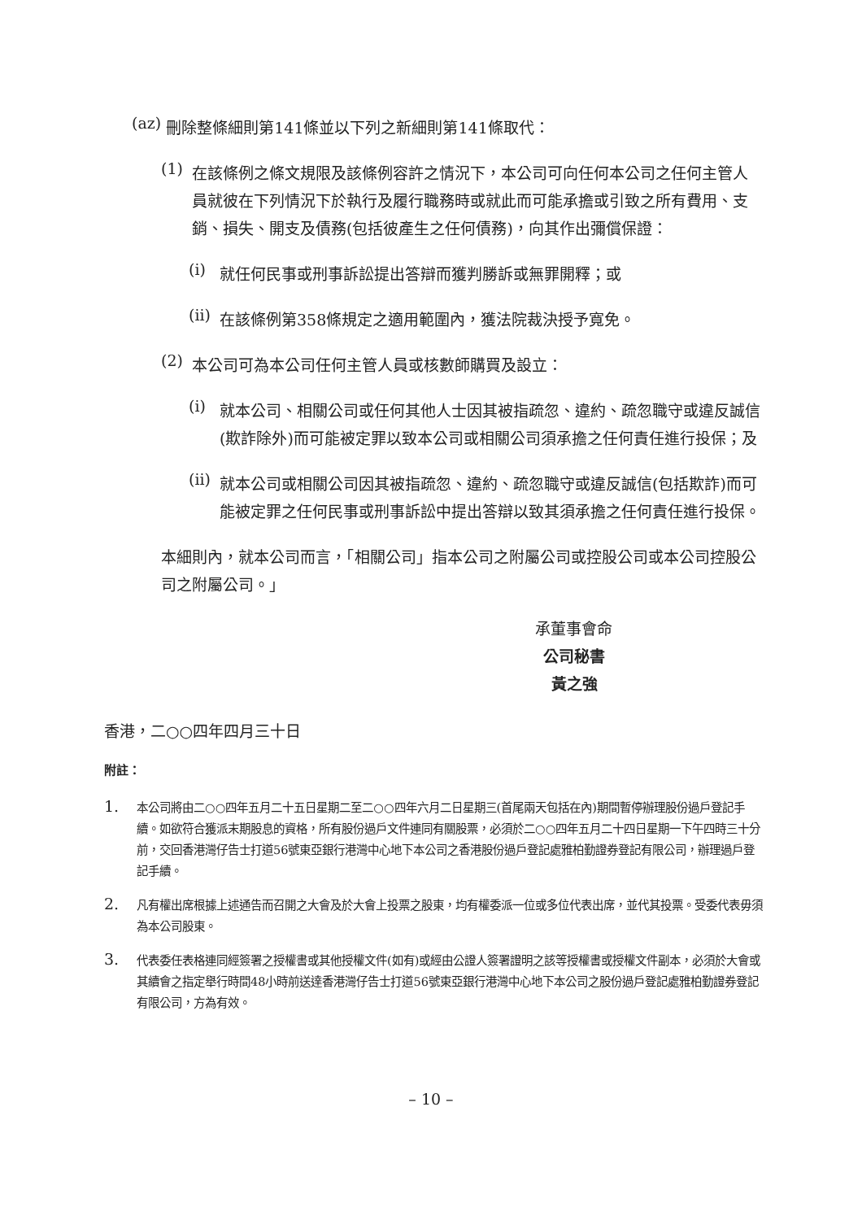(az)
刪除整條細則第141條並以下列之新細則第141條取代：
(1)
在該條例之條文規限及該條例容許之情況下，本公司可向任何本公司之任何主管人員就彼在下列情況下於執行及履行職務時或就此而可能承擔或引致之所有費用、支銷、損失、開支及債務(包括彼產生之任何債務)，向其作出彌償保證：
(i)
就任何民事或刑事訴訟提出答辯而獲判勝訴或無罪開釋；或
(ii)
在該條例第358條規定之適用範圍內，獲法院裁決授予寬免。
(2)
本公司可為本公司任何主管人員或核數師購買及設立：
(i)
就本公司、相關公司或任何其他人士因其被指疏忽、違約、疏忽職守或違反誠信(欺詐除外)而可能被定罪以致本公司或相關公司須承擔之任何責任進行投保；及
(ii)
就本公司或相關公司因其被指疏忽、違約、疏忽職守或違反誠信(包括欺詐)而可能被定罪之任何民事或刑事訴訟中提出答辯以致其須承擔之任何責任進行投保。
本細則內，就本公司而言，「相關公司」指本公司之附屬公司或控股公司或本公司控股公司之附屬公司。」
承董事會命
公司秘書
黃之強
香港，二○○四年四月三十日
附註：
1.
本公司將由二○○四年五月二十五日星期二至二○○四年六月二日星期三(首尾兩天包括在內)期間暫停辦理股份過戶登記手續。如欲符合獲派末期股息的資格，所有股份過戶文件連同有關股票，必須於二○○四年五月二十四日星期一下午四時三十分前，交回香港灣仔告士打道56號東亞銀行港灣中心地下本公司之香港股份過戶登記處雅柏勤證券登記有限公司，辦理過戶登記手續。
2.
凡有權出席根據上述通告而召開之大會及於大會上投票之股東，均有權委派一位或多位代表出席，並代其投票。受委代表毋須為本公司股東。
3.
代表委任表格連同經簽署之授權書或其他授權文件(如有)或經由公證人簽署證明之該等授權書或授權文件副本，必須於大會或其續會之指定舉行時間48小時前送達香港灣仔告士打道56號東亞銀行港灣中心地下本公司之股份過戶登記處雅柏勤證券登記有限公司，方為有效。
– 10 –